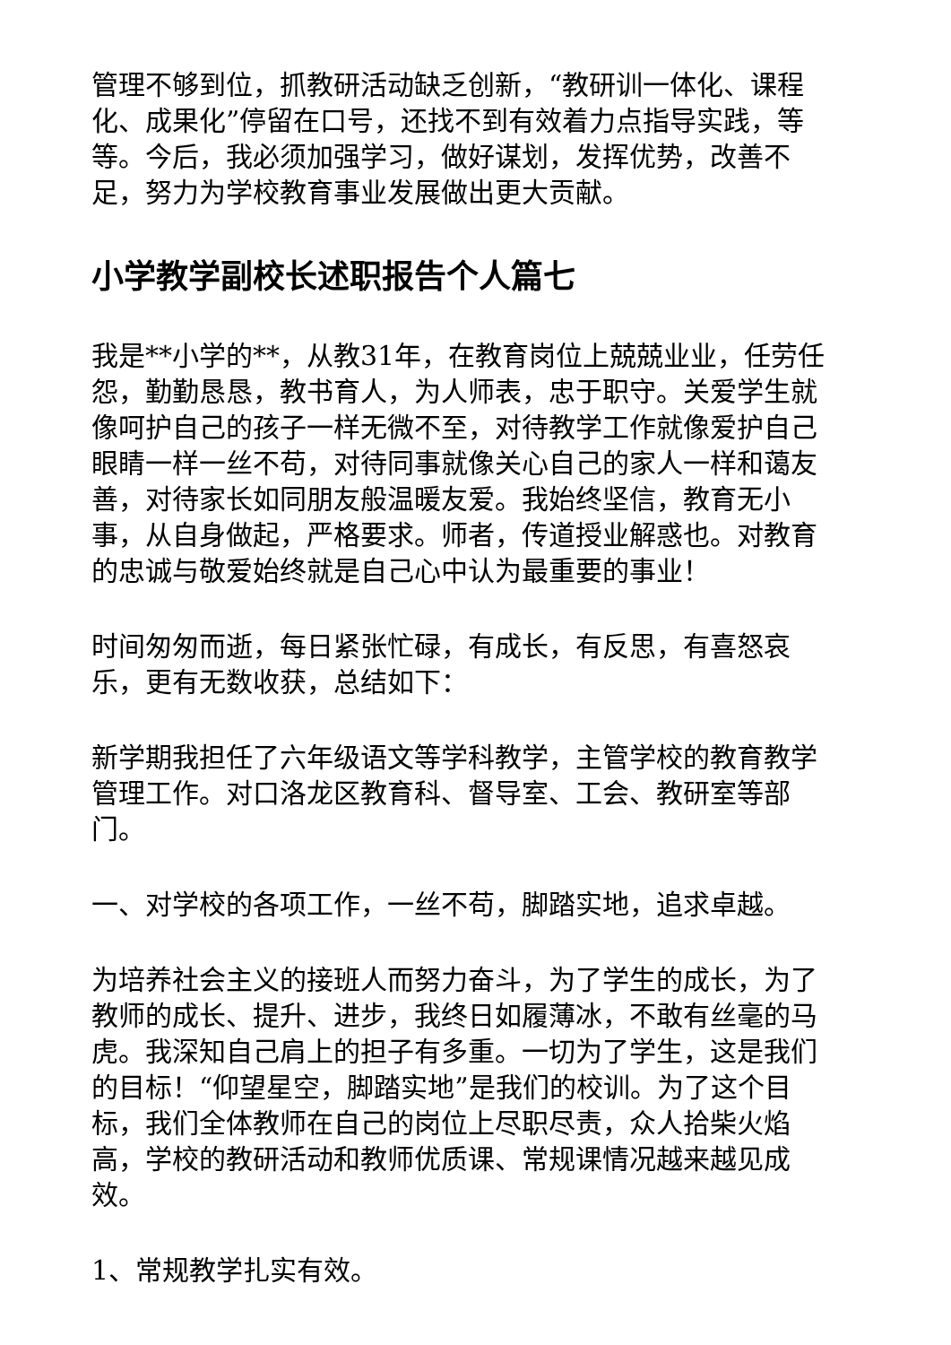管理不够到位，抓教研活动缺乏创新，“教研训一体化、课程化、成果化”停留在口号，还找不到有效着力点指导实践，等等。今后，我必须加强学习，做好谋划，发挥优势，改善不足，努力为学校教育事业发展做出更大贡献。
小学教学副校长述职报告个人篇七
我是**小学的**，从教31年，在教育岗位上兢兢业业，任劳任怨，勤勤恳恳，教书育人，为人师表，忠于职守。关爱学生就像呵护自己的孩子一样无微不至，对待教学工作就像爱护自己眼睛一样一丝不苟，对待同事就像关心自己的家人一样和蔼友善，对待家长如同朋友般温暖友爱。我始终坚信，教育无小事，从自身做起，严格要求。师者，传道授业解惑也。对教育的忠诚与敬爱始终就是自己心中认为最重要的事业！
时间匆匆而逝，每日紧张忙碌，有成长，有反思，有喜怒哀乐，更有无数收获，总结如下：
新学期我担任了六年级语文等学科教学，主管学校的教育教学管理工作。对口洛龙区教育科、督导室、工会、教研室等部门。
一、对学校的各项工作，一丝不苟，脚踏实地，追求卓越。
为培养社会主义的接班人而努力奋斗，为了学生的成长，为了教师的成长、提升、进步，我终日如履薄冰，不敢有丝毫的马虎。我深知自己肩上的担子有多重。一切为了学生，这是我们的目标！“仰望星空，脚踏实地”是我们的校训。为了这个目标，我们全体教师在自己的岗位上尽职尽责，众人拾柴火焰高，学校的教研活动和教师优质课、常规课情况越来越见成效。
1、常规教学扎实有效。